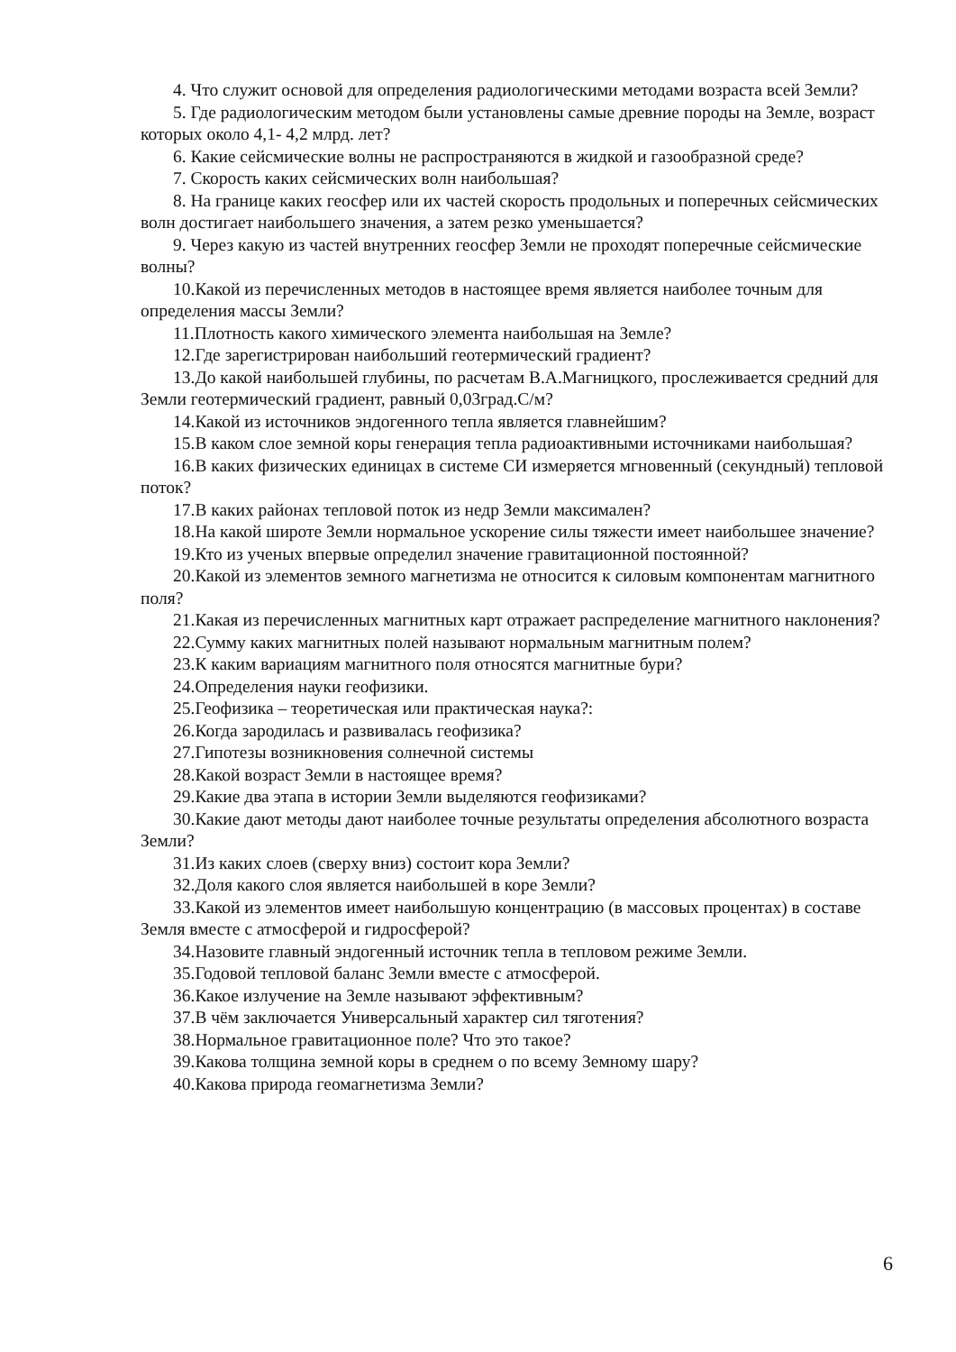4. Что служит основой для определения радиологическими методами возраста всей Земли?
5. Где радиологическим методом были установлены самые древние породы на Земле, возраст которых около 4,1- 4,2 млрд. лет?
6. Какие сейсмические волны не распространяются в жидкой и газообразной среде?
7. Скорость каких сейсмических волн наибольшая?
8. На границе каких геосфер или их частей скорость продольных и поперечных сейсмических волн достигает наибольшего значения, а затем резко уменьшается?
9. Через какую из частей внутренних геосфер Земли не проходят поперечные сейсмические волны?
10.Какой из перечисленных методов в настоящее время является наиболее точным для определения массы Земли?
11.Плотность какого химического элемента наибольшая на Земле?
12.Где зарегистрирован наибольший геотермический градиент?
13.До какой наибольшей глубины, по расчетам В.А.Магницкого, прослеживается средний для Земли геотермический градиент, равный 0,03град.С/м?
14.Какой из источников эндогенного тепла является главнейшим?
15.В каком слое земной коры генерация тепла радиоактивными источниками наибольшая?
16.В каких физических единицах в системе СИ измеряется мгновенный (секундный) тепловой поток?
17.В каких районах тепловой поток из недр Земли максимален?
18.На какой широте Земли нормальное ускорение силы тяжести имеет наибольшее значение?
19.Кто из ученых впервые определил значение гравитационной постоянной?
20.Какой из элементов земного магнетизма не относится к силовым компонентам магнитного поля?
21.Какая из перечисленных магнитных карт отражает распределение магнитного наклонения?
22.Сумму каких магнитных полей называют нормальным магнитным полем?
23.К каким вариациям магнитного поля относятся магнитные бури?
24.Определения науки геофизики.
25.Геофизика – теоретическая или практическая наука?:
26.Когда зародилась и развивалась геофизика?
27.Гипотезы возникновения солнечной системы
28.Какой возраст Земли в настоящее время?
29.Какие два этапа в истории Земли выделяются геофизиками?
30.Какие дают методы дают наиболее точные результаты определения абсолютного возраста Земли?
31.Из каких слоев (сверху вниз) состоит кора Земли?
32.Доля какого слоя является наибольшей в коре Земли?
33.Какой из элементов имеет наибольшую концентрацию (в массовых процентах) в составе Земля вместе с атмосферой и гидросферой?
34.Назовите главный эндогенный источник тепла в тепловом режиме Земли.
35.Годовой тепловой баланс Земли вместе с атмосферой.
36.Какое излучение на Земле называют эффективным?
37.В чём заключается Универсальный характер сил тяготения?
38.Нормальное гравитационное поле? Что это такое?
39.Какова толщина земной коры в среднем о по всему Земному шару?
40.Какова природа геомагнетизма Земли?
6